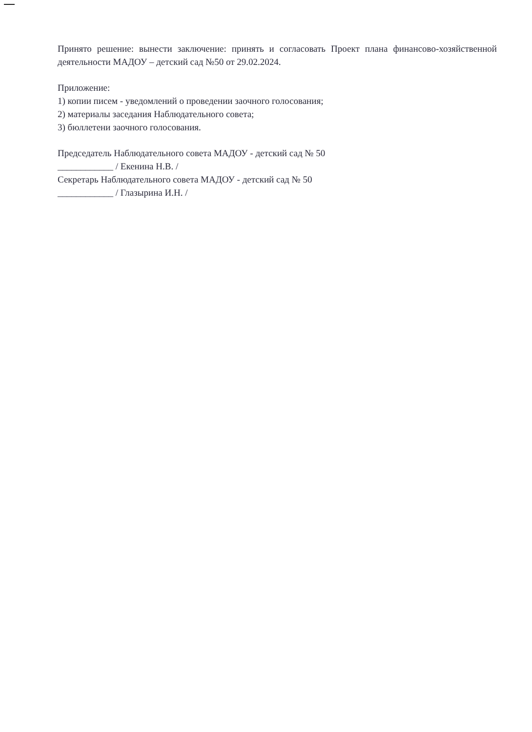Принято решение: вынести заключение: принять и согласовать Проект плана финансово-хозяйственной деятельности МАДОУ – детский сад №50 от 29.02.2024.
Приложение:
1) копии писем - уведомлений о проведении заочного голосования;
2) материалы заседания Наблюдательного совета;
3) бюллетени заочного голосования.
Председатель Наблюдательного совета МАДОУ - детский сад № 50
____________ / Екенина Н.В. /
Секретарь Наблюдательного совета МАДОУ - детский сад № 50
____________ / Глазырина И.Н. /